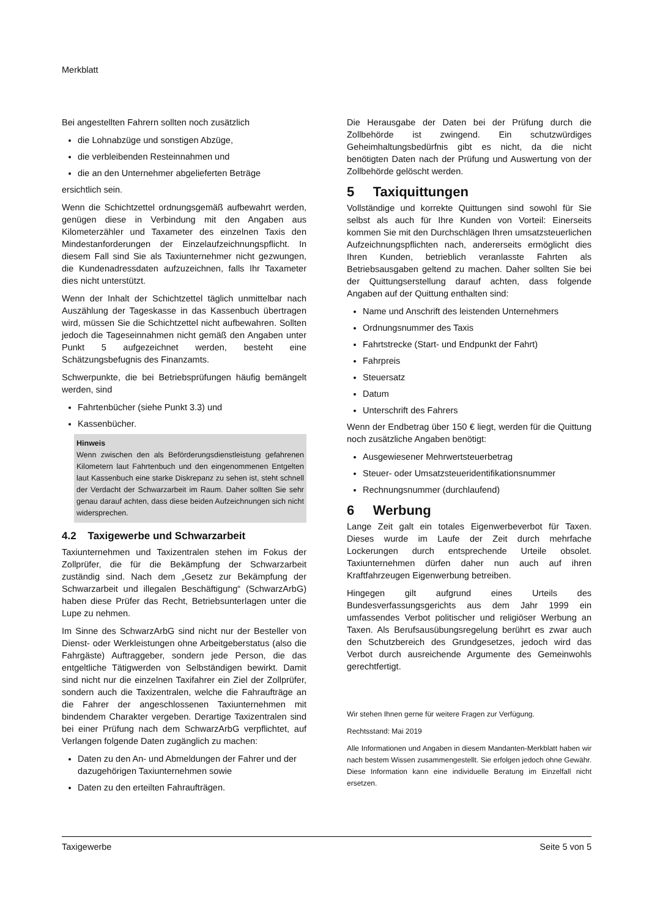Merkblatt
Bei angestellten Fahrern sollten noch zusätzlich
die Lohnabzüge und sonstigen Abzüge,
die verbleibenden Resteinnahmen und
die an den Unternehmer abgelieferten Beträge
ersichtlich sein.
Wenn die Schichtzettel ordnungsgemäß aufbewahrt werden, genügen diese in Verbindung mit den Angaben aus Kilometerzähler und Taxameter des einzelnen Taxis den Mindestanforderungen der Einzelaufzeichnungspflicht. In diesem Fall sind Sie als Taxiunternehmer nicht gezwungen, die Kundenadressdaten aufzuzeichnen, falls Ihr Taxameter dies nicht unterstützt.
Wenn der Inhalt der Schichtzettel täglich unmittelbar nach Auszählung der Tageskasse in das Kassenbuch übertragen wird, müssen Sie die Schichtzettel nicht aufbewahren. Sollten jedoch die Tageseinnahmen nicht gemäß den Angaben unter Punkt 5 aufgezeichnet werden, besteht eine Schätzungsbefugnis des Finanzamts.
Schwerpunkte, die bei Betriebsprüfungen häufig bemängelt werden, sind
Fahrtenbücher (siehe Punkt 3.3) und
Kassenbücher.
Hinweis
Wenn zwischen den als Beförderungsdienstleistung gefahrenen Kilometern laut Fahrtenbuch und den eingenommenen Entgelten laut Kassenbuch eine starke Diskrepanz zu sehen ist, steht schnell der Verdacht der Schwarzarbeit im Raum. Daher sollten Sie sehr genau darauf achten, dass diese beiden Aufzeichnungen sich nicht widersprechen.
4.2 Taxigewerbe und Schwarzarbeit
Taxiunternehmen und Taxizentralen stehen im Fokus der Zollprüfer, die für die Bekämpfung der Schwarzarbeit zuständig sind. Nach dem „Gesetz zur Bekämpfung der Schwarzarbeit und illegalen Beschäftigung“ (SchwarzArbG) haben diese Prüfer das Recht, Betriebsunterlagen unter die Lupe zu nehmen.
Im Sinne des SchwarzArbG sind nicht nur der Besteller von Dienst- oder Werkleistungen ohne Arbeitgeberstatus (also die Fahrgäste) Auftraggeber, sondern jede Person, die das entgeltliche Tätigwerden von Selbständigen bewirkt. Damit sind nicht nur die einzelnen Taxifahrer ein Ziel der Zollprüfer, sondern auch die Taxizentralen, welche die Fahraufträge an die Fahrer der angeschlossenen Taxiunternehmen mit bindendem Charakter vergeben. Derartige Taxizentralen sind bei einer Prüfung nach dem SchwarzArbG verpflichtet, auf Verlangen folgende Daten zugänglich zu machen:
Daten zu den An- und Abmeldungen der Fahrer und der dazugehörigen Taxiunternehmen sowie
Daten zu den erteilten Fahraufträgen.
Die Herausgabe der Daten bei der Prüfung durch die Zollbehörde ist zwingend. Ein schutzwürdiges Geheimhaltungsbedürfnis gibt es nicht, da die nicht benötigten Daten nach der Prüfung und Auswertung von der Zollbehörde gelöscht werden.
5 Taxiquittungen
Vollständige und korrekte Quittungen sind sowohl für Sie selbst als auch für Ihre Kunden von Vorteil: Einerseits kommen Sie mit den Durchschlägen Ihren umsatzsteuerlichen Aufzeichnungspflichten nach, andererseits ermöglicht dies Ihren Kunden, betrieblich veranlasste Fahrten als Betriebsausgaben geltend zu machen. Daher sollten Sie bei der Quittungserstellung darauf achten, dass folgende Angaben auf der Quittung enthalten sind:
Name und Anschrift des leistenden Unternehmers
Ordnungsnummer des Taxis
Fahrtstrecke (Start- und Endpunkt der Fahrt)
Fahrpreis
Steuersatz
Datum
Unterschrift des Fahrers
Wenn der Endbetrag über 150 € liegt, werden für die Quittung noch zusätzliche Angaben benötigt:
Ausgewiesener Mehrwertsteuerbetrag
Steuer- oder Umsatzsteueridentifikationsnummer
Rechnungsnummer (durchlaufend)
6 Werbung
Lange Zeit galt ein totales Eigenwerbeverbot für Taxen. Dieses wurde im Laufe der Zeit durch mehrfache Lockerungen durch entsprechende Urteile obsolet. Taxiunternehmen dürfen daher nun auch auf ihren Kraftfahrzeugen Eigenwerbung betreiben.
Hingegen gilt aufgrund eines Urteils des Bundesverfassungsgerichts aus dem Jahr 1999 ein umfassendes Verbot politischer und religiöser Werbung an Taxen. Als Berufsausübungsregelung berührt es zwar auch den Schutzbereich des Grundgesetzes, jedoch wird das Verbot durch ausreichende Argumente des Gemeinwohls gerechtfertigt.
Wir stehen Ihnen gerne für weitere Fragen zur Verfügung.
Rechtsstand: Mai 2019
Alle Informationen und Angaben in diesem Mandanten-Merkblatt haben wir nach bestem Wissen zusammengestellt. Sie erfolgen jedoch ohne Gewähr. Diese Information kann eine individuelle Beratung im Einzelfall nicht ersetzen.
Taxigewerbe Seite 5 von 5